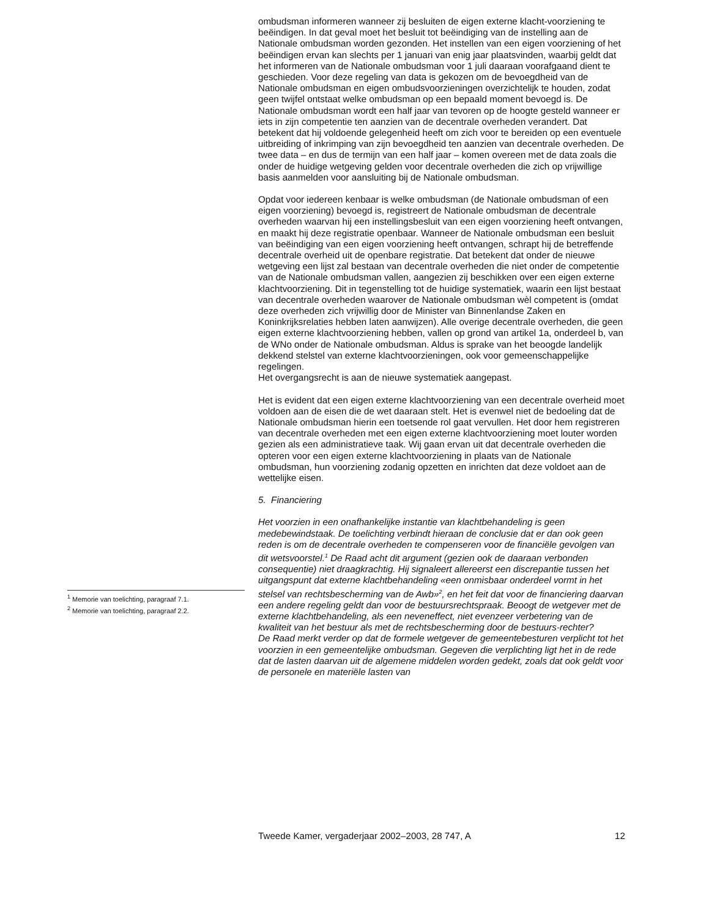<sup>1</sup> Memorie van toelichting, paragraaf 7.1.
<sup>2</sup> Memorie van toelichting, paragraaf 2.2.
ombudsman informeren wanneer zij besluiten de eigen externe klacht-voorziening te beëindigen. In dat geval moet het besluit tot beëindiging van de instelling aan de Nationale ombudsman worden gezonden. Het instellen van een eigen voorziening of het beëindigen ervan kan slechts per 1 januari van enig jaar plaatsvinden, waarbij geldt dat het informeren van de Nationale ombudsman voor 1 juli daaraan voorafgaand dient te geschieden. Voor deze regeling van data is gekozen om de bevoegdheid van de Nationale ombudsman en eigen ombudsvoorzieningen overzichtelijk te houden, zodat geen twijfel ontstaat welke ombudsman op een bepaald moment bevoegd is. De Nationale ombudsman wordt een half jaar van tevoren op de hoogte gesteld wanneer er iets in zijn competentie ten aanzien van de decentrale overheden verandert. Dat betekent dat hij voldoende gelegenheid heeft om zich voor te bereiden op een eventuele uitbreiding of inkrimping van zijn bevoegdheid ten aanzien van decentrale overheden. De twee data – en dus de termijn van een half jaar – komen overeen met de data zoals die onder de huidige wetgeving gelden voor decentrale overheden die zich op vrijwillige basis aanmelden voor aansluiting bij de Nationale ombudsman.
Opdat voor iedereen kenbaar is welke ombudsman (de Nationale ombudsman of een eigen voorziening) bevoegd is, registreert de Nationale ombudsman de decentrale overheden waarvan hij een instellingsbesluit van een eigen voorziening heeft ontvangen, en maakt hij deze registratie openbaar. Wanneer de Nationale ombudsman een besluit van beëindiging van een eigen voorziening heeft ontvangen, schrapt hij de betreffende decentrale overheid uit de openbare registratie. Dat betekent dat onder de nieuwe wetgeving een lijst zal bestaan van decentrale overheden die niet onder de competentie van de Nationale ombudsman vallen, aangezien zij beschikken over een eigen externe klachtvoorziening. Dit in tegenstelling tot de huidige systematiek, waarin een lijst bestaat van decentrale overheden waarover de Nationale ombudsman wèl competent is (omdat deze overheden zich vrijwillig door de Minister van Binnenlandse Zaken en Koninkrijksrelaties hebben laten aanwijzen). Alle overige decentrale overheden, die geen eigen externe klachtvoorziening hebben, vallen op grond van artikel 1a, onderdeel b, van de WNo onder de Nationale ombudsman. Aldus is sprake van het beoogde landelijk dekkend stelstel van externe klachtvoorzieningen, ook voor gemeenschappelijke regelingen.
Het overgangsrecht is aan de nieuwe systematiek aangepast.
Het is evident dat een eigen externe klachtvoorziening van een decentrale overheid moet voldoen aan de eisen die de wet daaraan stelt. Het is evenwel niet de bedoeling dat de Nationale ombudsman hierin een toetsende rol gaat vervullen. Het door hem registreren van decentrale overheden met een eigen externe klachtvoorziening moet louter worden gezien als een administratieve taak. Wij gaan ervan uit dat decentrale overheden die opteren voor een eigen externe klachtvoorziening in plaats van de Nationale ombudsman, hun voorziening zodanig opzetten en inrichten dat deze voldoet aan de wettelijke eisen.
5. Financiering
Het voorzien in een onafhankelijke instantie van klachtbehandeling is geen medebewindstaak. De toelichting verbindt hieraan de conclusie dat er dan ook geen reden is om de decentrale overheden te compenseren voor de financiële gevolgen van dit wetsvoorstel.<sup>1</sup> De Raad acht dit argument (gezien ook de daaraan verbonden consequentie) niet draagkrachtig. Hij signaleert allereerst een discrepantie tussen het uitgangspunt dat externe klachtbehandeling «een onmisbaar onderdeel vormt in het stelsel van rechtsbescherming van de Awb»<sup>2</sup>, en het feit dat voor de financiering daarvan een andere regeling geldt dan voor de bestuursrechtspraak. Beoogt de wetgever met de externe klachtbehandeling, als een neveneffect, niet evenzeer verbetering van de kwaliteit van het bestuur als met de rechtsbescherming door de bestuurs-rechter?
De Raad merkt verder op dat de formele wetgever de gemeentebesturen verplicht tot het voorzien in een gemeentelijke ombudsman. Gegeven die verplichting ligt het in de rede dat de lasten daarvan uit de algemene middelen worden gedekt, zoals dat ook geldt voor de personele en materiële lasten van
Tweede Kamer, vergaderjaar 2002–2003, 28 747, A 12